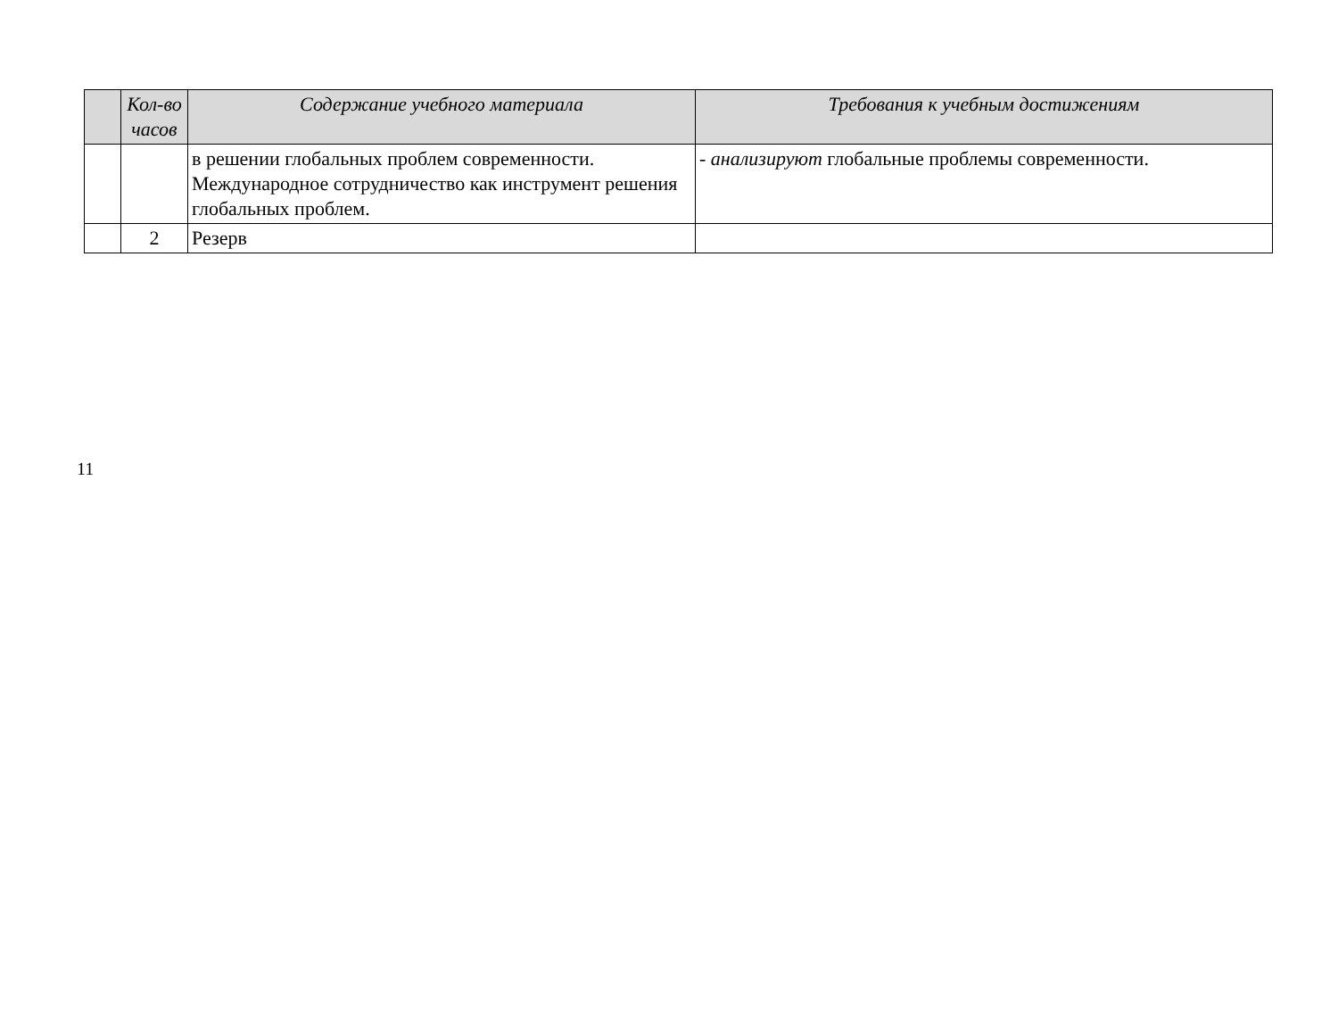| | Кол-во часов | Содержание учебного материала | Требования к учебным достижениям |
| --- | --- | --- | --- |
| | | в решении глобальных проблем современности. Международное сотрудничество как инструмент решения глобальных проблем. | - анализируют глобальные проблемы современности. |
| | 2 | Резерв | |
11